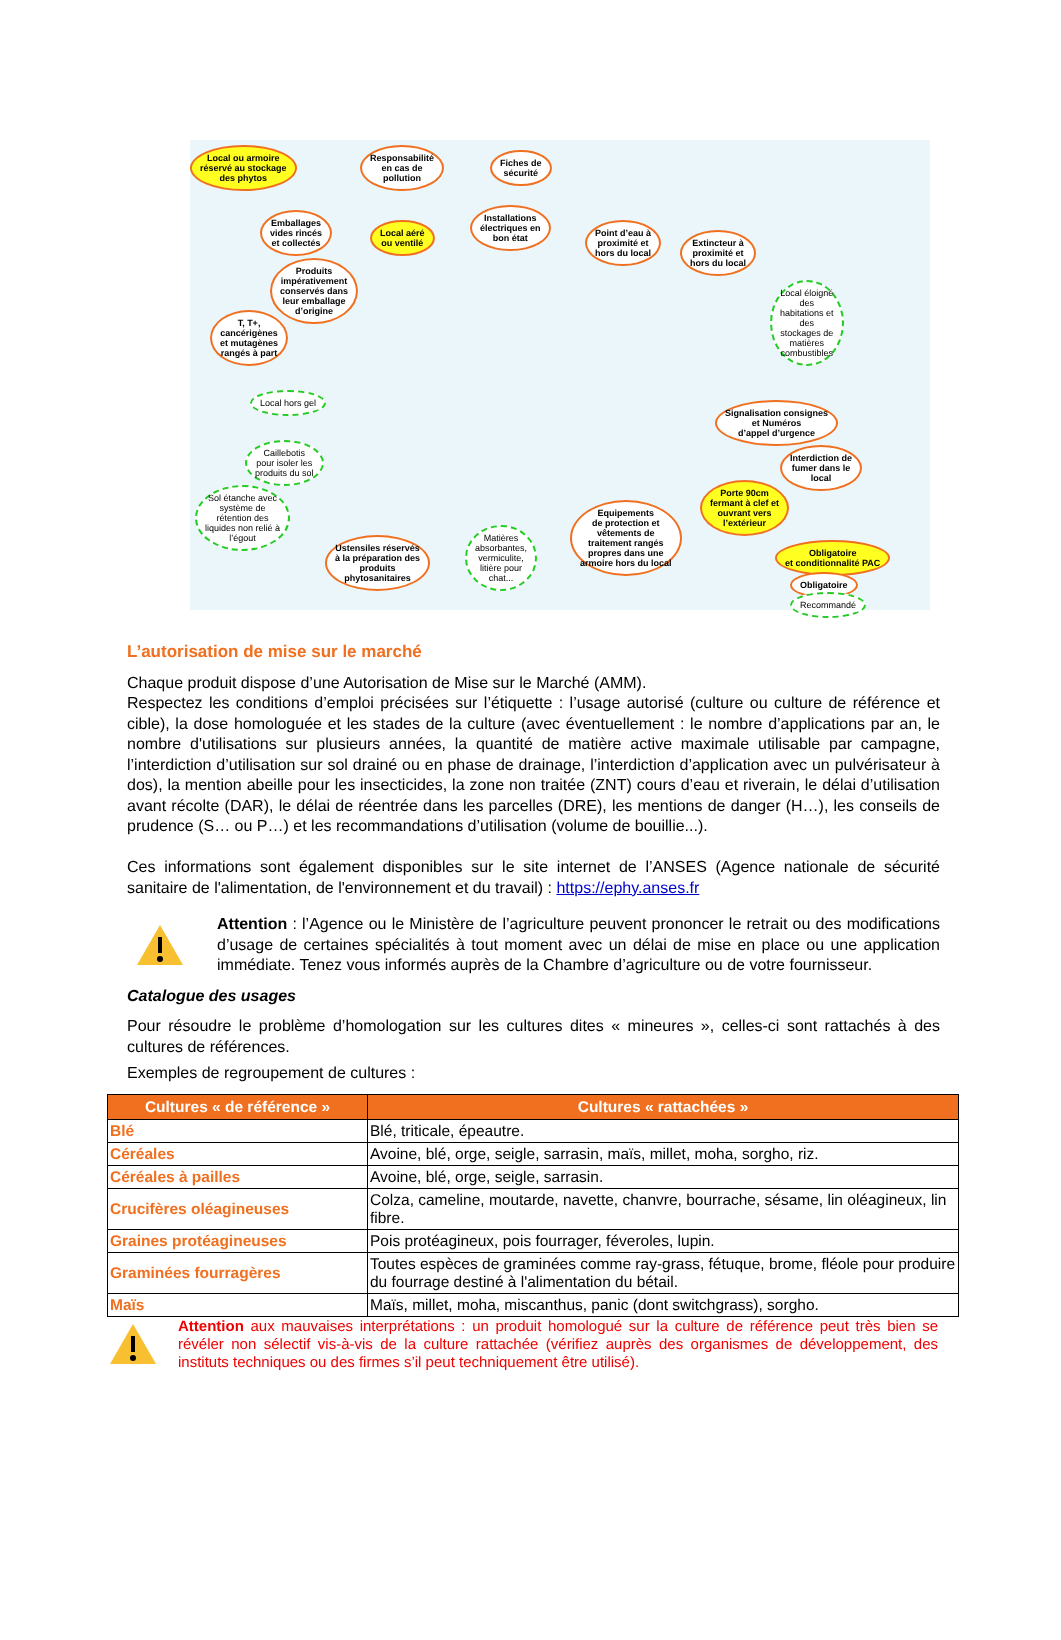Local ou armoire
réservé au stockage
des phytos
Responsabilité
en cas de
pollution
Fiches de
sécurité
Emballages
vides rincés
et collectés
Local aéré
ou ventilé
Installations
électriques en
bon état
Point d’eau à
proximité et
hors du local
Extincteur à
proximité et
hors du local
Produits
impérativement
conservés dans
leur emballage
d’origine
T, T+,
cancérigènes
et mutagènes
rangés à part
Local éloigné
des
habitations et
des
stockages de
matières
combustibles
Local hors gel
Signalisation consignes
et Numéros
d’appel d’urgence
Caillebotis
pour isoler les
produits du sol
Interdiction de
fumer dans le
local
Sol étanche avec
système de
rétention des
liquides non relié à
l’égout
Porte 90cm
fermant à clef et
ouvrant vers
l’extérieur
Equipements
de protection et
vêtements de
traitement rangés
propres dans une
armoire hors du local
Ustensiles réservés
à la préparation des
produits
phytosanitaires
Matières
absorbantes,
vermiculite,
litière pour
chat...
Obligatoire
et conditionnalité PAC
Obligatoire
Recommandé
L’autorisation de mise sur le marché
Chaque produit dispose d’une Autorisation de Mise sur le Marché (AMM).
Respectez les conditions d’emploi précisées sur l’étiquette : l’usage autorisé (culture ou culture de référence et cible), la dose homologuée et les stades de la culture (avec éventuellement : le nombre d’applications par an, le nombre d'utilisations sur plusieurs années, la quantité de matière active maximale utilisable par campagne, l’interdiction d’utilisation sur sol drainé ou en phase de drainage, l’interdiction d’application avec un pulvérisateur à dos), la mention abeille pour les insecticides, la zone non traitée (ZNT) cours d’eau et riverain, le délai d’utilisation avant récolte (DAR), le délai de réentrée dans les parcelles (DRE), les mentions de danger (H…), les conseils de prudence (S… ou P…) et les recommandations d’utilisation (volume de bouillie...).
Ces informations sont également disponibles sur le site internet de l’ANSES (Agence nationale de sécurité sanitaire de l'alimentation, de l'environnement et du travail) : https://ephy.anses.fr
Attention : l’Agence ou le Ministère de l’agriculture peuvent prononcer le retrait ou des modifications d’usage de certaines spécialités à tout moment avec un délai de mise en place ou une application immédiate. Tenez vous informés auprès de la Chambre d’agriculture ou de votre fournisseur.
Catalogue des usages
Pour résoudre le problème d’homologation sur les cultures dites « mineures », celles-ci sont rattachés à des cultures de références.
Exemples de regroupement de cultures :
| Cultures « de référence » | Cultures « rattachées » |
| --- | --- |
| Blé | Blé, triticale, épeautre. |
| Céréales | Avoine, blé, orge, seigle, sarrasin, maïs, millet, moha, sorgho, riz. |
| Céréales à pailles | Avoine, blé, orge, seigle, sarrasin. |
| Crucifères oléagineuses | Colza, cameline, moutarde, navette, chanvre, bourrache, sésame, lin oléagineux, lin fibre. |
| Graines protéagineuses | Pois protéagineux, pois fourrager, féveroles, lupin. |
| Graminées fourragères | Toutes espèces de graminées comme ray-grass, fétuque, brome, fléole pour produire du fourrage destiné à l'alimentation du bétail. |
| Maïs | Maïs, millet, moha, miscanthus, panic (dont switchgrass), sorgho. |
Attention aux mauvaises interprétations : un produit homologué sur la culture de référence peut très bien se révéler non sélectif vis-à-vis de la culture rattachée (vérifiez auprès des organismes de développement, des instituts techniques ou des firmes s’il peut techniquement être utilisé).